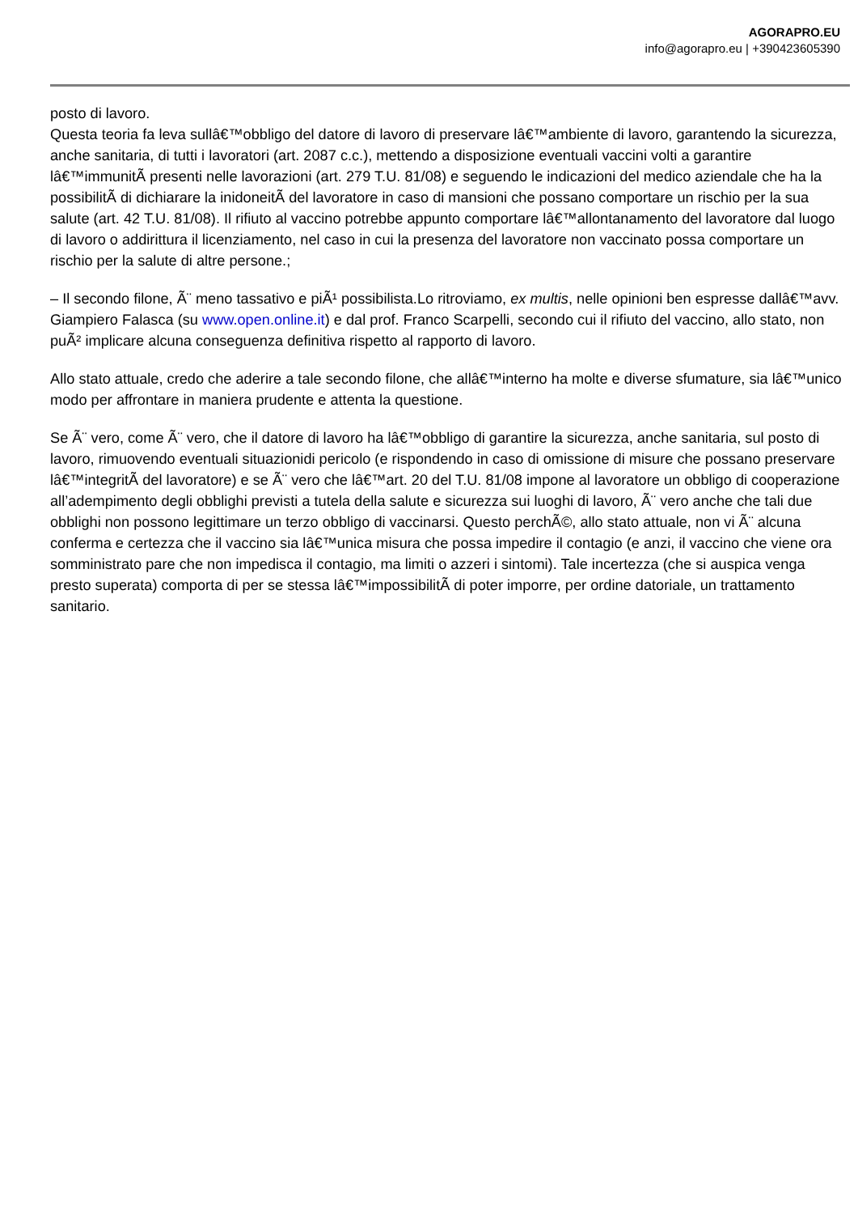AGORAPRO.EU
info@agorapro.eu | +390423605390
posto di lavoro.
Questa teoria fa leva sullâ€™obbligo del datore di lavoro di preservare lâ€™ambiente di lavoro, garantendo la sicurezza, anche sanitaria, di tutti i lavoratori (art. 2087 c.c.), mettendo a disposizione eventuali vaccini volti a garantire lâ€™immunitÃ presenti nelle lavorazioni (art. 279 T.U. 81/08) e seguendo le indicazioni del medico aziendale che ha la possibilitÃ di dichiarare la inidoneitÃ del lavoratore in caso di mansioni che possano comportare un rischio per la sua salute (art. 42 T.U. 81/08). Il rifiuto al vaccino potrebbe appunto comportare lâ€™allontanamento del lavoratore dal luogo di lavoro o addirittura il licenziamento, nel caso in cui la presenza del lavoratore non vaccinato possa comportare un rischio per la salute di altre persone.;
– Il secondo filone, Ã¨ meno tassativo e piÃ¹ possibilista.Lo ritroviamo, ex multis, nelle opinioni ben espresse dallâ€™avv. Giampiero Falasca (su www.open.online.it) e dal prof. Franco Scarpelli, secondo cui il rifiuto del vaccino, allo stato, non puÃ² implicare alcuna conseguenza definitiva rispetto al rapporto di lavoro.
Allo stato attuale, credo che aderire a tale secondo filone, che allâ€™interno ha molte e diverse sfumature, sia lâ€™unico modo per affrontare in maniera prudente e attenta la questione.
Se Ã¨ vero, come Ã¨ vero, che il datore di lavoro ha lâ€™obbligo di garantire la sicurezza, anche sanitaria, sul posto di lavoro, rimuovendo eventuali situazionidi pericolo (e rispondendo in caso di omissione di misure che possano preservare lâ€™integritÃ del lavoratore) e se Ã¨ vero che lâ€™art. 20 del T.U. 81/08 impone al lavoratore un obbligo di cooperazione all’adempimento degli obblighi previsti a tutela della salute e sicurezza sui luoghi di lavoro, Ã¨ vero anche che tali due obblighi non possono legittimare un terzo obbligo di vaccinarsi. Questo perchÃ©, allo stato attuale, non vi Ã¨ alcuna conferma e certezza che il vaccino sia lâ€™unica misura che possa impedire il contagio (e anzi, il vaccino che viene ora somministrato pare che non impedisca il contagio, ma limiti o azzeri i sintomi). Tale incertezza (che si auspica venga presto superata) comporta di per se stessa lâ€™impossibilitÃ di poter imporre, per ordine datoriale, un trattamento sanitario.